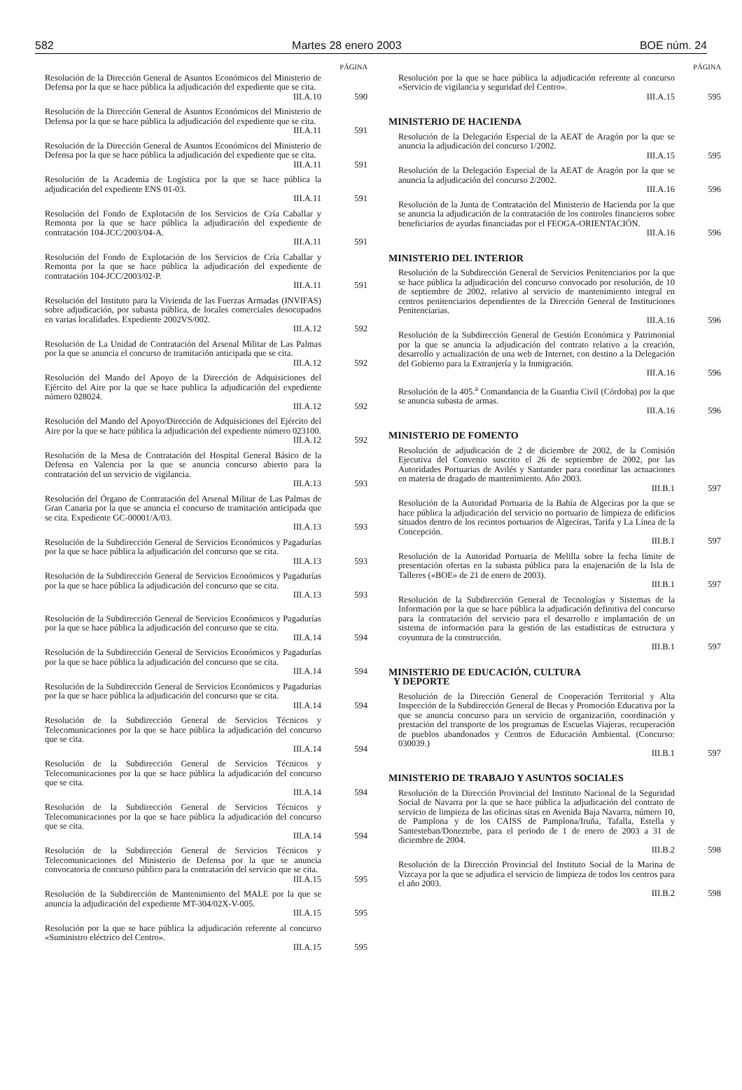582 Martes 28 enero 2003 BOE núm. 24
PÁGINA
Resolución de la Dirección General de Asuntos Económicos del Ministerio de Defensa por la que se hace pública la adjudicación del expediente que se cita.
III.A.10
590
Resolución de la Dirección General de Asuntos Económicos del Ministerio de Defensa por la que se hace pública la adjudicación del expediente que se cita.
III.A.11
591
Resolución de la Dirección General de Asuntos Económicos del Ministerio de Defensa por la que se hace pública la adjudicación del expediente que se cita.
III.A.11
591
Resolución de la Academia de Logística por la que se hace pública la adjudicación del expediente ENS 01-03.
III.A.11
591
Resolución del Fondo de Explotación de los Servicios de Cría Caballar y Remonta por la que se hace pública la adjudicación del expediente de contratación 104-JCC/2003/04-A.
III.A.11
591
Resolución del Fondo de Explotación de los Servicios de Cría Caballar y Remonta por la que se hace pública la adjudicación del expediente de contratación 104-JCC/2003/02-P.
III.A.11
591
Resolución del Instituto para la Vivienda de las Fuerzas Armadas (INVIFAS) sobre adjudicación, por subasta pública, de locales comerciales desocupados en varias localidades. Expediente 2002VS/002.
III.A.12
592
Resolución de La Unidad de Contratación del Arsenal Militar de Las Palmas por la que se anuncia el concurso de tramitación anticipada que se cita.
III.A.12
592
Resolución del Mando del Apoyo de la Dirección de Adquisiciones del Ejército del Aire por la que se hace publica la adjudicación del expediente número 028024.
III.A.12
592
Resolución del Mando del Apoyo/Dirección de Adquisiciones del Ejército del Aire por la que se hace pública la adjudicación del expediente número 023100.
III.A.12
592
Resolución de la Mesa de Contratación del Hospital General Básico de la Defensa en Valencia por la que se anuncia concurso abierto para la contratación del un servicio de vigilancia.
III.A.13
593
Resolución del Órgano de Contratación del Arsenal Militar de Las Palmas de Gran Canaria por la que se anuncia el concurso de tramitación anticipada que se cita. Expediente GC-00001/A/03.
III.A.13
593
Resolución de la Subdirección General de Servicios Económicos y Pagadurías por la que se hace pública la adjudicación del concurso que se cita.
III.A.13
593
Resolución de la Subdirección General de Servicios Económicos y Pagadurías por la que se hace pública la adjudicación del concurso que se cita.
III.A.13
593
Resolución de la Subdirección General de Servicios Económicos y Pagadurías por la que se hace pública la adjudicación del concurso que se cita.
III.A.14
594
Resolución de la Subdirección General de Servicios Económicos y Pagadurías por la que se hace pública la adjudicación del concurso que se cita.
III.A.14
594
Resolución de la Subdirección General de Servicios Económicos y Pagadurías por la que se hace pública la adjudicación del concurso que se cita.
III.A.14
594
Resolución de la Subdirección General de Servicios Técnicos y Telecomunicaciones por la que se hace pública la adjudicación del concurso que se cita.
III.A.14
594
Resolución de la Subdirección General de Servicios Técnicos y Telecomunicaciones por la que se hace pública la adjudicación del concurso que se cita.
III.A.14
594
Resolución de la Subdirección General de Servicios Técnicos y Telecomunicaciones por la que se hace pública la adjudicación del concurso que se cita.
III.A.14
594
Resolución de la Subdirección General de Servicios Técnicos y Telecomunicaciones del Ministerio de Defensa por la que se anuncia convocatoria de concurso público para la contratación del servicio que se cita.
III.A.15
595
Resolución de la Subdirección de Mantenimiento del MALE por la que se anuncia la adjudicación del expediente MT-304/02X-V-005.
III.A.15
595
Resolución por la que se hace pública la adjudicación referente al concurso «Suministro eléctrico del Centro».
III.A.15
595
PÁGINA
Resolución por la que se hace pública la adjudicación referente al concurso «Servicio de vigilancia y seguridad del Centro».
III.A.15
595
MINISTERIO DE HACIENDA
Resolución de la Delegación Especial de la AEAT de Aragón por la que se anuncia la adjudicación del concurso 1/2002.
III.A.15
595
Resolución de la Delegación Especial de la AEAT de Aragón por la que se anuncia la adjudicación del concurso 2/2002.
III.A.16
596
Resolución de la Junta de Contratación del Ministerio de Hacienda por la que se anuncia la adjudicación de la contratación de los controles financieros sobre beneficiarios de ayudas financiadas por el FEOGA-ORIENTACIÓN.
III.A.16
596
MINISTERIO DEL INTERIOR
Resolución de la Subdirección General de Servicios Penitenciarios por la que se hace pública la adjudicación del concurso convocado por resolución, de 10 de septiembre de 2002, relativo al servicio de mantenimiento integral en centros penitenciarios dependientes de la Dirección General de Instituciones Penitenciarias.
III.A.16
596
Resolución de la Subdirección General de Gestión Económica y Patrimonial por la que se anuncia la adjudicación del contrato relativo a la creación, desarrollo y actualización de una web de Internet, con destino a la Delegación del Gobierno para la Extranjería y la Inmigración.
III.A.16
596
Resolución de la 405.<sup>a</sup> Comandancia de la Guardia Civil (Córdoba) por la que se anuncia subasta de armas.
III.A.16
596
MINISTERIO DE FOMENTO
Resolución de adjudicación de 2 de diciembre de 2002, de la Comisión Ejecutiva del Convenio suscrito el 26 de septiembre de 2002, por las Autoridades Portuarias de Avilés y Santander para coordinar las actuaciones en materia de dragado de mantenimiento. Año 2003.
III.B.1
597
Resolución de la Autoridad Portuaria de la Bahía de Algeciras por la que se hace pública la adjudicación del servicio no portuario de limpieza de edificios situados dentro de los recintos portuarios de Algeciras, Tarifa y La Línea de la Concepción.
III.B.1
597
Resolución de la Autoridad Portuaria de Melilla sobre la fecha límite de presentación ofertas en la subasta pública para la enajenación de la Isla de Talleres («BOE» de 21 de enero de 2003).
III.B.1
597
Resolución de la Subdirección General de Tecnologías y Sistemas de la Información por la que se hace pública la adjudicación definitiva del concurso para la contratación del servicio para el desarrollo e implantación de un sistema de información para la gestión de las estadísticas de estructura y coyuntura de la construcción.
III.B.1
597
MINISTERIO DE EDUCACIÓN, CULTURA
Y DEPORTE
Resolución de la Dirección General de Cooperación Territorial y Alta Inspección de la Subdirección General de Becas y Promoción Educativa por la que se anuncia concurso para un servicio de organización, coordinación y prestación del transporte de los programas de Escuelas Viajeras, recuperación de pueblos abandonados y Centros de Educación Ambiental. (Concurso: 030039.)
III.B.1
597
MINISTERIO DE TRABAJO Y ASUNTOS SOCIALES
Resolución de la Dirección Provincial del Instituto Nacional de la Seguridad Social de Navarra por la que se hace pública la adjudicación del contrato de servicio de limpieza de las oficinas sitas en Avenida Baja Navarra, número 10, de Pamplona y de los CAISS de Pamplona/Iruña, Tafalla, Estella y Santesteban/Doneztebe, para el período de 1 de enero de 2003 a 31 de diciembre de 2004.
III.B.2
598
Resolución de la Dirección Provincial del Instituto Social de la Marina de Vizcaya por la que se adjudica el servicio de limpieza de todos los centros para el año 2003.
III.B.2
598